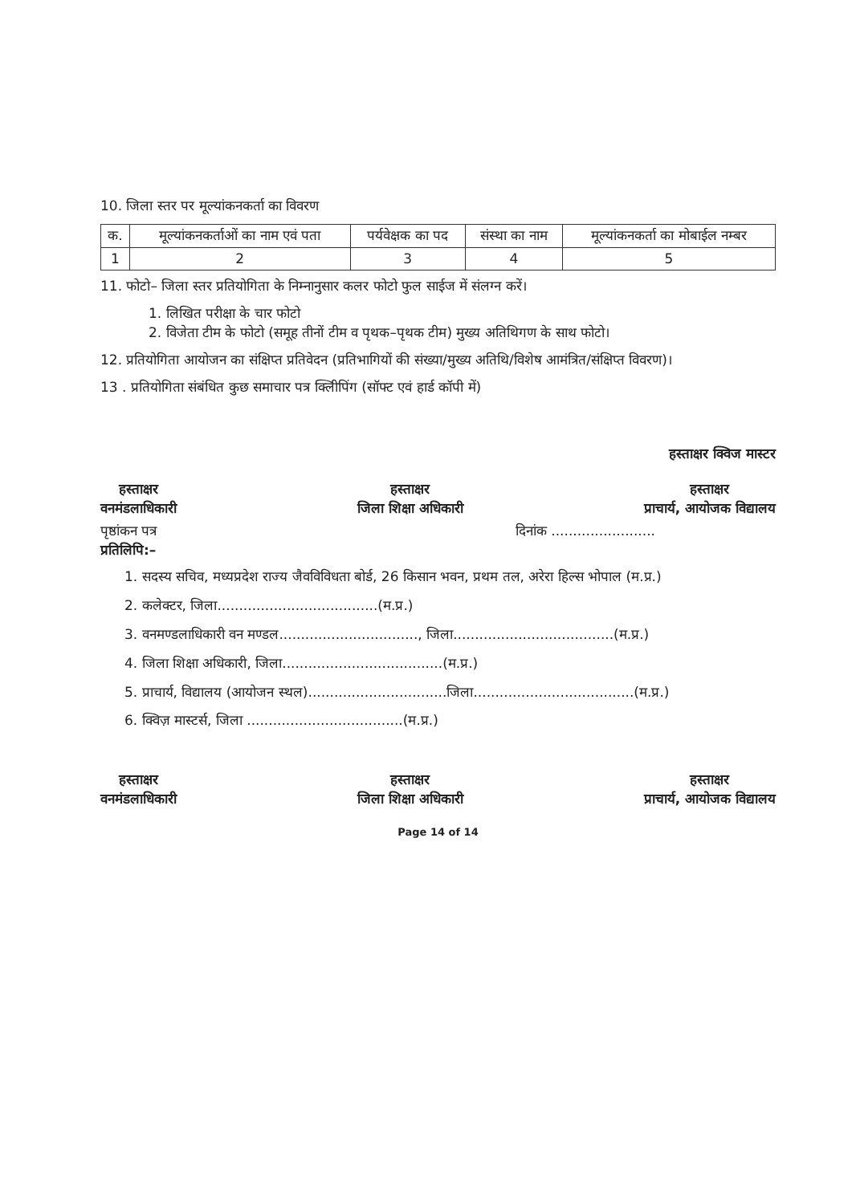10. जिला स्तर पर मूल्यांकनकर्ता का विवरण
| क. | मूल्यांकनकर्ताओं का नाम एवं पता | पर्यवेक्षक का पद | संस्था का नाम | मूल्यांकनकर्ता का मोबाईल नम्बर |
| 1 | 2 | 3 | 4 | 5 |
11. फोटो– जिला स्तर प्रतियोगिता के निम्नानुसार कलर फोटो फुल साईज में संलग्न करें।
1. लिखित परीक्षा के चार फोटो
2. विजेता टीम के फोटो (समूह तीनों टीम व पृथक–पृथक टीम) मुख्य अतिथिगण के साथ फोटो।
12. प्रतियोगिता आयोजन का संक्षिप्त प्रतिवेदन (प्रतिभागियों की संख्या/मुख्य अतिथि/विशेष आमंत्रित/संक्षिप्त विवरण)।
13 . प्रतियोगिता संबंधित कुछ समाचार पत्र क्लिीपिंग (सॉफ्ट एवं हार्ड कॉपी में)
हस्ताक्षर क्विज मास्टर
हस्ताक्षर
वनमंडलाधिकारी
हस्ताक्षर
जिला शिक्षा अधिकारी
हस्ताक्षर
प्राचार्य, आयोजक विद्यालय
पृष्ठांकन पत्र दिनांक ........................
प्रतिलिपि:–
1. सदस्य सचिव, मध्यप्रदेश राज्य जैवविविधता बोर्ड, 26 किसान भवन, प्रथम तल, अरेरा हिल्स भोपाल (म.प्र.)
2. कलेक्टर, जिला.....................................(म.प्र.)
3. वनमण्डलाधिकारी वन मण्डल................................, जिला.....................................(म.प्र.)
4. जिला शिक्षा अधिकारी, जिला.....................................(म.प्र.)
5. प्राचार्य, विद्यालय (आयोजन स्थल)................................जिला.....................................(म.प्र.)
6. क्विज़ मास्टर्स, जिला ....................................(म.प्र.)
हस्ताक्षर
वनमंडलाधिकारी
हस्ताक्षर
जिला शिक्षा अधिकारी
हस्ताक्षर
प्राचार्य, आयोजक विद्यालय
Page 14 of 14